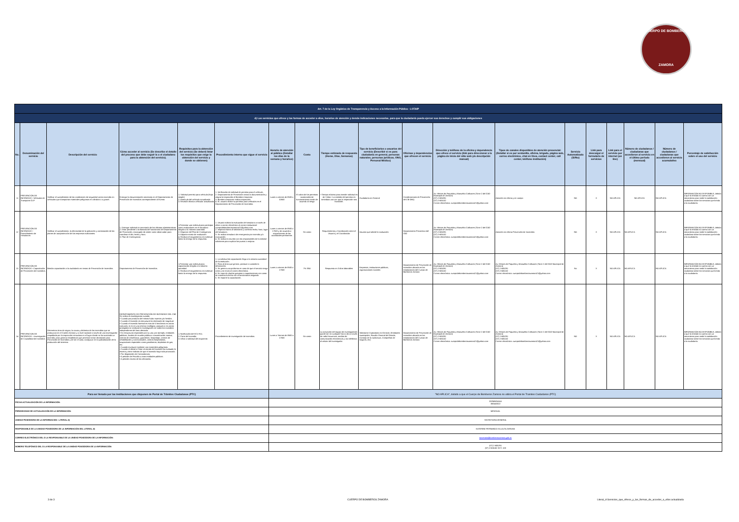CUERPO DE BOMBEROS
ZAMORA
| Art. 7 de la Ley Orgánica de Transparencia y Acceso a la Información Pública - LOTAIP | | | | | | | | | | | | | | | | | | |
| d) Los servicios que ofrece y las formas de acceder a ellos, horarios de atención y demás indicaciones necesarias, para que la ciudadanía pueda ejercer sus derechos y cumplir sus obligaciones | | | | | | | | | | | | | | | | | | |
| No. | Denominación del servicio | Descripción del servicio | Cómo acceder al servicio (Se describe el detalle del proceso que debe seguir la o el ciudadano para la obtención del servicio). | Requisitos para la obtención del servicio (Se deberá listar los requisitos que exige la obtención del servicio y donde se obtienen) | Procedimiento interno que sigue el servicio | Horario de atención al público (Detallar los días de la semana y horarios) | Costo | Tiempo estimado de respuesta (Horas, Días, Semanas) | Tipo de beneficiarios o usuarios del servicio (Describir si es para ciudadanía en general, personas naturales, personas jurídicas, ONG, Personal Médico) | Oficinas y dependencias que ofrecen el servicio | Dirección y teléfono de la oficina y dependencia que ofrece el servicio (link para direccionar a la página de inicio del sitio web y/o descripción manual) | Tipos de canales disponibles de atención presencial: (Detallar si es por ventanilla, oficina, brigada, página web, correo electrónico, chat en línea, contact center, call center, teléfono institución) | Servicio Automatizado (Si/No) | Link para descargar el formulario de servicios | Link para el servicio por internet (on line) | Número de ciudadanos / ciudadanas que accedieron al servicio en el último período (mensual) | Número de ciudadanos / ciudadanas que accedieron al servicio acumulativo | Porcentaje de satisfacción sobre el uso del servicio |
| 11 | PREVENCIÓN DE INCENDIOS • Vehículos de Transporte GLP | Verificar el cumplimiento de las condiciones de seguridad contra incendio en vehículos que transportan materiales peligrosos en cilindros o a granel. | Entregar la documentación necesaria en el Departamento de Prevención de Incendios correspondiente al Evento | 1. Solicitud permiso para vehículo (hoja simple) 2. Matrícula del vehículo actualizada. 3. Revisión técnica vehicular actualizada | 1. Verificación de solicitud de permiso para el vehículo. 2. Departamento de Prevención revisa la documentación y asigna la inspección al Bombero Inspector 3. Bombero Inspector realiza inspección. 4. EL usuario recibe su permiso para vehículos en el Departamento de Prevención de Incendios. | Lunes a viernes de 8h00 a 10h00 | El cobro de los permisos ocasionales de funcionamiento serán de acuerdo al riesgo | • Tiempo máximo para atender solicitud es de 3 días • La emisión del permiso es inmediata una vez que la inspección sea favorable. | Ciudadanía en General | Coordinaciones de Prevención del CB-DMQ | Av. Héroes de Paquisha y Manuelita Cañizares (Torre 2 del GAD Municipal de Zamora) (07) 2-605291 (07) 2-605102 Correo electrónico: cuerpodebomberoszamora21@yahoo.com | Atención en oficina y en campo | NO | X | NO APLICA | NO APLICA | NO APLICA | INFORMACIÓN NO DISPONIBLE, debido a que la entidad no cuenta con un mecanismo para medir la satisfacción ciudadana sobre los servicios que brinda a la ciudadanía. |
| 12 | PREVENCIÓN DE INCENDIOS • Procedimiento de Simulacros | Verificar el cumplimiento, la efectividad de la aplicación y constatación de los planes de autoprotección de las empresas solicitantes. | 1. Entregar solicitud en secretaría de las oficinas administrativas 2. Estar pendiente a la llamada del funcionario del Departamento de Prevención, encargado de asistir como observador para coordinar el día, fecha y hora. 3. Plan de Contingencia | 1.Presentar una solicitud para participar como evaluadores en el simulacro dirigida a la máxima autoridad. 2. Disponer del Plan de Contingencia 3. Adjuntar matriz de evaluación 4. Realizar el seguimiento a la solicitud hasta la entrega de la respuesta. | 1. Usuario solicita la evaluación del simulacro a través de oficio o correo electrónico al correo institucional cuerpodebomberoszamora21@yahoo.com 2. Inspector llama al solicitante y confirma fecha, hora, lugar del simulacro. 3. Se realiza simulacro de emergencia por incendio y/o evacuación. 4. Se realiza la reunión con los responsables de la entidad solicitante para explicar los puntos a mejorar. | Lunes a viernes de 8h00 a 17h00 y de acuerdo a requerimiento de las autoridades pertinentes | Sin costo | Requerimiento y Coordinación entre el Usuario y el Coordinador | Usuario que solicitó la evaluación | Departamento Preventivo del CBZ | Av. Héroes de Paquisha y Manuelita Cañizares (Torre 2 del GAD Municipal de Zamora) (07) 2-605291 (07) 2-605102 Correo electrónico: cuerpodebomberoszamora21@yahoo.com | Atención en oficina Prevención de Incendios | NO | X | NO APLICA | NO APLICA | NO APLICA | INFORMACIÓN NO DISPONIBLE, debido a que la entidad no cuenta con un mecanismo para medir la satisfacción ciudadana sobre los servicios que brinda a la ciudadanía. |
| 13 | PREVENCIÓN DE INCENDIOS • Capacitación de Prevención de Incendios. | Brindar capacitación a la ciudadanía en temas de Prevención de Incendios. | Departamento de Prevención de Incendios. | 1.Presentar una solicitud para capacitación dirigida a la máxima autoridad. 2. Realizar el seguimiento a la solicitud hasta la entrega de la respuesta. | 1. La solicitud de capacitación llega a la máxima autoridad de la institución. 2. Pasa al área que genera, produce o custodia la información. 3. Se genera una proforma en caso de que el servicio tenga costo y se envía al correo electrónico. 4. En caso de charlas gratuitas o capacitaciones con costo se coordina la fecha con el funcionarios asignado. 5. Se imparte la capacitación. | Lunes a viernes de 8h00 a 17h00 | 7% SBU | Respuesta en 3 días laborables | Empresas, instituciones públicas, organizaciones sociales | Departamento de Prevención de Incendios ubicada en las Instalaciones del Cuerpo de Bomberos Zamora | Av. Héroes de Paquisha y Manuelita Cañizares (Torre 2 del GAD Municipal de Zamora) (07) 2-605291 (07) 2-605102 Correo electrónico: cuerpodebomberoszamora21@yahoo.com | Av. Héroes de Paquisha y Manuelita Cañizares (Torre 2 del GAD Municipal de Zamora) (07) 2-605291 (07) 2-605102 Correo electrónico: cuerpodebomberoszamora21@yahoo.com | No | X | NO APLICA | NO APLICA | NO APLICA | INFORMACIÓN NO DISPONIBLE, debido a que la entidad no cuenta con un mecanismo para medir la satisfacción ciudadana sobre los servicios que brinda a la ciudadanía. |
| 14 | PREVENCION DE INCENDIOS: • Investigación de Causalidad de Incendios | Determinar área de origen, la causa y dinámica de los incendios que se produzcan en el Cantón Zamora y a nivel nacional a través de una investigación respaldada por la inspección minuciosa en el lugar donde se ha suscitado un incendio, para generar estadísticas que permitan tomar decisiones para Prevención de Incendios y de ser el caso, coadyuvar en la judicialización de la producción del siniestro. | DEPARTAMENTO DE PREVENCIÓN DE INCENDIOS DEL CBZ Se realiza la investigacion cuando: • Cuando por producto del mismo hubo muertos y/o heridos. • Cuando el incendio es estructural es declarado de magnitud. • Cuando el incendio forestal es mas de 5 hectáreas en zonas comunes, si es en una reserva ecológica, parques o en zonas protegidas se realizará la investigación en todos los incendios independiente del área afectada. • En estructuras especiales por su uso; por ejemplo, entidades públicas, locales de reunión pública o concentración masiva, centros de enseñanza, guarderías, hospedaje, centros de rehabilitación y correccionales, centros hospitalarios, ocupaciones especiales como gasolineras, depósitos de gas, etc. • Cuando involucre incidente con materiales peligrosos. • Cuando el oficial o Clase al mando del incendio ha evaluado la escena y tiene indicios de que el incendio haya sido provocado. • Por disposición de Comandancia. • A petición de Fiscalía u otras entidades públicas. • A petición escrita de los afectados. | 1. Notificación del ECU 911. 2. Parte del incendio. 3. Oficio o solicitud del requirente. | Procedimiento de investigación de incendios. | Lunes a Viernes de 8h00 a 17h00 | Sin costo | La activación del equipo de investigadores puede ser en cualquier hora o día a través de radio frecuencia, medios de comunicación electrónicos y vía telefónica al celular del investigador. | Solicitante Ciudadanía en General, (Entidades municipales, Fiscalía General del Estado, Consejo de la Judicatura, Compañías de seguros, etc) | Departamento de Prevención de Incendios ubicada en las Instalaciones del Cuerpo de Bomberos Zamora | Av. Héroes de Paquisha y Manuelita Cañizares (Torre 2 del GAD Municipal de Zamora) (07) 2-605291 (07) 2-605102 Correo electrónico: cuerpodebomberoszamora21@yahoo.com | Av. Héroes de Paquisha y Manuelita Cañizares (Torre 2 del GAD Municipal de Zamora) (07) 2-605291 (07) 2-605102 Correo electrónico: cuerpodebomberoszamora21@yahoo.com | NO | X | NO APLICA | NO APLICA | NO APLICA | INFORMACIÓN NO DISPONIBLE, debido a que la entidad no cuenta con un mecanismo para medir la satisfacción ciudadana sobre los servicios que brinda a la ciudadanía. |
| Para ser llenado por las instituciones que disponen de Portal de Trámites Ciudadanos (PTC) | | | | | | "NO APLICA", debido a que el Cuerpo de Bomberos Zamora no utiliza el Portal de Tramites Ciudadanos (PTC) | | | | | | | | | | | | |
| FECHA ACTUALIZACIÓN DE LA INFORMACIÓN: | | | | | | DD/MM/AAAA 30/04/2022 | | | | | | | | | | | | |
| PERIODICIDAD DE ACTUALIZACIÓN DE LA INFORMACIÓN: | | | | | | MENSUAL | | | | | | | | | | | | |
| UNIDAD POSEEDORA DE LA INFORMACION - LITERAL d): | | | | | | SECRETARIA GENERAL | | | | | | | | | | | | |
| RESPONSABLE DE LA UNIDAD POSEEDORA DE LA INFORMACIÓN DEL LITERAL d): | | | | | | KATERINE FERNANDA VILLALTA ZARUMA | | | | | | | | | | | | |
| CORREO ELECTRÓNICO DEL O LA RESPONSABLE DE LA UNIDAD POSEEDORA DE LA INFORMACIÓN: | | | | | | secretaria@bomberoszamora.gob.ec | | | | | | | | | | | | |
| NÚMERO TELEFÓNICO DEL O LA RESPONSABLE DE LA UNIDAD POSEEDORA DE LA INFORMACIÓN: | | | | | | (07) 2-605291 (07) 2-605102 EXT. 103 | | | | | | | | | | | | |
3 de 3 CUERPO DE BOMBEROS ZAMORA Literal_d-Servicios_que_ofrece_y_las_formas_de_acceder_a_ellos actualizada